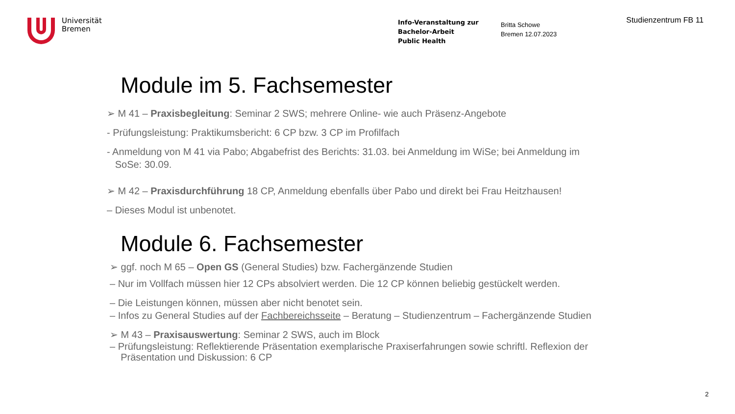Universität
Bremen
Info-Veranstaltung zur
Bachelor-Arbeit
Public Health
Britta Schowe
Bremen 12.07.2023
Studienzentrum FB 11
Module im 5. Fachsemester
➢ M 41 – Praxisbegleitung: Seminar 2 SWS; mehrere Online- wie auch Präsenz-Angebote
- Prüfungsleistung: Praktikumsbericht: 6 CP bzw. 3 CP im Profilfach
- Anmeldung von M 41 via Pabo; Abgabefrist des Berichts: 31.03. bei Anmeldung im WiSe; bei Anmeldung im
SoSe: 30.09.
➢ M 42 – Praxisdurchführung 18 CP, Anmeldung ebenfalls über Pabo und direkt bei Frau Heitzhausen!
– Dieses Modul ist unbenotet.
Module 6. Fachsemester
➢ ggf. noch M 65 – Open GS (General Studies) bzw. Fachergänzende Studien
– Nur im Vollfach müssen hier 12 CPs absolviert werden. Die 12 CP können beliebig gestückelt werden.
– Die Leistungen können, müssen aber nicht benotet sein.
– Infos zu General Studies auf der Fachbereichsseite – Beratung – Studienzentrum – Fachergänzende Studien
➢ M 43 – Praxisauswertung: Seminar 2 SWS, auch im Block
– Prüfungsleistung: Reflektierende Präsentation exemplarische Praxiserfahrungen sowie schriftl. Reflexion der
Präsentation und Diskussion: 6 CP
2